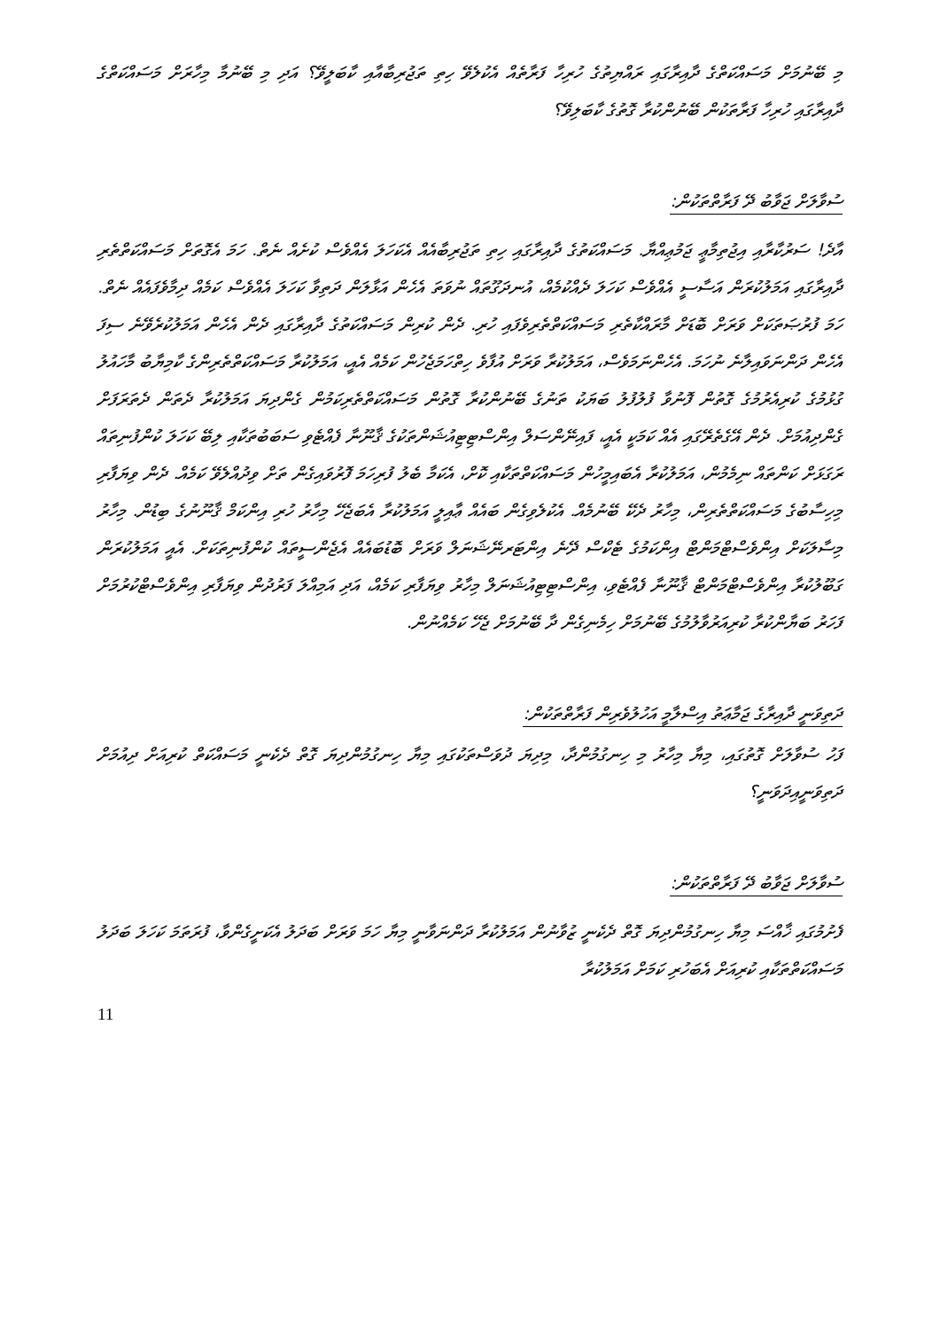މި ބޭނުމަށް މަސައްކަތްގެ ދާއިރާގައި ރައްޔިތުގެ ހުރިހާ ފަރާތެއް އެކުލެވޭ ހިތި ތަޖުރިބާއާއި ކާބަލީވޭ؟ އަދި މި ބޭނުމާ މިހާރަށް މަސައްކަތްގެ ދާއިރާގައި ހުރިހާ ފަރާތަކުން ބޭނުންކުރާ ގޮތުގެ ކާބަލިވޭ؟
ސުވާލަށް ޖަވާބު ދޭ ފަރާތްތަކުން:
އާދެ! ސަރުކާރާއި އިޖުތިމާޢީ ޖަމުޢިއްޔާ. މަސައްކަތުގެ ދާއިރާގައި ހިތި ތަޖުރިބާއެއް އެކަހަލަ އެއްވެސް ކުށެއް ނެތް. ހަމަ އެގޮތަށް މަސައްކަތްތެރި ދާއިރާގައި އަމަލުކުރަން އަސާސީ އެއްވެސް ކަހަލަ ދެއްކުމެއް، އުނދަގޫތައް ނުވަތަ އެހެން އަޅާލަން ދަތިވާ ކަހަލަ އެއްވެސް ކަމެއް ދިމާވެފައެއް ނެތް. ހަމަ ފުރުޞަތަކަށް ވަރަށް ބޮޑަށް މާރައްކާތެރި މަސައްކަތްތެރިވެފައި ހުރި. ދެން ކުރިން މަސައްކަތުގެ ދާއިރާގައި ދެން އެހެން އަމަލުކުރެވޭނެ ސިފަ އެހެން ދަންނަވައިލާނެ ނުހަމަ. އެހެންނަމަވެސް، އަމަލުކުރާ ވަރަށް އުފާވެ ހިތްހަމަޖެހުން ކަމެއް އެއީ، އަމަލުކުރާ މަސައްކަތްތެރިންގެ ކާމިޔާބު މާހައުލު ގުޅުމުގެ ކުރިއެރުމުގެ ގޮތުން ފޮނުވާ ފުލުފުލު ބަޔަކު ތަނުގެ ބޭނުންކުރާ ގޮތުން މަސައްކަތްތެރިކަމުން ގެންދިޔަ އަމަލުކުރާ ދެތަން ދެތަރަފަށް ގެންދިއުމަށް. ދެން އޭގެތެރޭގައި އެއް ކަމަކީ އެއީ، ފައިނޭންސަލް އިންސްޓިޓިއުޝަންތަކުގެ ޤާނޫނާ ފެއްޓެވި ސަބަބުތަކާއި ލިބޭ ކަހަލަ ކުންފުނިތައް ރަގަޅަށް ކަންތައް ނިމެމުން، އަމަލުކުރާ އެބައިމީހުން މަސައްކަތްތަކާއި ކޮށް، އެކަމާ ބެލު ފުރިހަމަ ފޮރުވައިގެން ތަށް ވިދުއްލެވޭ ކަމެއް. ދެން ވިޔަފާރި މިހިސާބުގެ މަސައްކަތްތެރިން، މިހާރު ދެކޭ ބޭނުމެއް. އެކުލެވިގެން ބައެއް ޢާއިލީ އަމަލުކުރާ އެބަޖެހޭ މިހާރު ހުރި އިންކަމް ޤާނޫނުގެ ބިޑުން. މިހާރު މިސާލަކަށް އިންވެސްޓްމަންޓް އިންކަމުގެ ޓެކްސް ދޭނެ އިންޓަރނޭޝަނަލް ވަރަށް ބޮޑުބައެއް އެޖެންސީތައް ކުންފުނިތަކަށް. އެއީ އަމަލުކުރަން ގަބޫލުކުރާ އިންވެސްޓްމަންޓް ޤާނޫނާ ފެއްޓެވި، އިންސްޓިޓިއުޝަނަލް މިހާރު ވިޔަފާރި ކަމެއް، އަދި އަމިއްލަ ފަރުދުން ވިޔަފާރި އިންވެސްޓްކުރުމަށް ފަހަރު ބަޔާންކުރާ ކުރިއަރުވާލުމުގެ ބޭނުމަށް ހިމެނިގެން ދާ ބޭނުމަށް ޖެހޭ ކަމެއްނުން.
ދަތިވަނީ ދާއިރާގެ ޖަމާޢަތު އިސްލާމީ އަހުލުވެރިން ފަރާތްތަކުން:
ފަހު ސުވާލަށް ގޮތުގައި، މިޔާ މިހާރު މި ހިނގުމުންދާ، މިދިޔަ ދުވަސްތަކުގައި މިޔާ ހިނގުމުންދިޔަ ގޮތް ދެކެނީ މަސައްކަތް ކުރިއަށް ދިއުމަށް ދަތިވަނީއިދަވަނީ؟
ސުވާލަށް ޖަވާބު ދޭ ފަރާތްތަކުން:
ފެށުމުގައި ޚާއްސަ މިޔާ ހިނގުމުންދިޔަ ގޮތް ދެކެނީ ޒުވާނުން އަމަލުކުރާ ދަންނަވާނީ މިޔާ ހަމަ ވަރަށް ބަދަލު އެކަށީގެންވާ، ފުރަތަމަ ކަހަލަ ބަދަލު މަސައްކަތްތަކާއި ކުރިއަށް އެބަހުރި ކަމަށް އަމަލުކުރާ
11